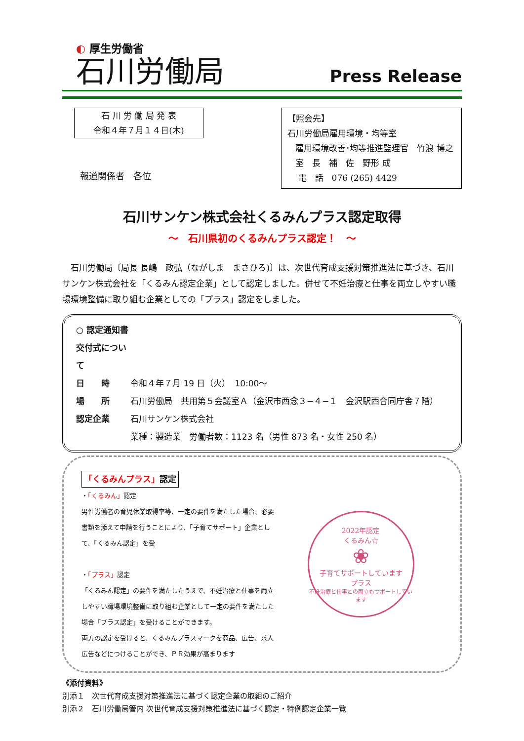◐ 厚生労働省
石川労働局
Press Release
石 川 労 働 局 発 表
令和４年７月１４日(木)
【照会先】
石川労働局雇用環境・均等室
雇用環境改善･均等推進監理官　竹浪 博之
室　長　補　佐　野形 成
電　話　076 (265) 4429
報道関係者　各位
石川サンケン株式会社くるみんプラス認定取得
～　石川県初のくるみんプラス認定！　～
石川労働局〔局長 長嶋　政弘（ながしま　まさひろ)〕は、次世代育成支援対策推進法に基づき、石川サンケン株式会社を「くるみん認定企業」として認定しました。併せて不妊治療と仕事を両立しやすい職場環境整備に取り組む企業としての「プラス」認定をしました。
○ 認定通知書交付式について
日　　時 令和４年７月 19 日（火）　10:00～
場　　所 石川労働局　共用第５会議室Ａ（金沢市西念３−４−１　金沢駅西合同庁舎７階）
認定企業 石川サンケン株式会社
業種：製造業　労働者数：1123 名（男性 873 名・女性 250 名）
「くるみんプラス」認定
・「くるみん」認定
男性労働者の育児休業取得率等、一定の要件を満たした場合、必要書類を添えて申請を行うことにより、「子育てサポート」企業として、「くるみん認定」を受
・「プラス」認定
「くるみん認定」の要件を満たしたうえで、不妊治療と仕事を両立しやすい職場環境整備に取り組む企業として一定の要件を満たした場合「プラス認定」を受けることができます。
両方の認定を受けると、くるみんプラスマークを商品、広告、求人広告などにつけることができ、ＰＲ効果が高まります
2022年認定
くるみん☆
❀
子育てサポートしています
プラス
不妊治療と仕事との両立もサポートしています
《添付資料》
別添１　次世代育成支援対策推進法に基づく認定企業の取組のご紹介
別添２　石川労働局管内 次世代育成支援対策推進法に基づく認定・特例認定企業一覧